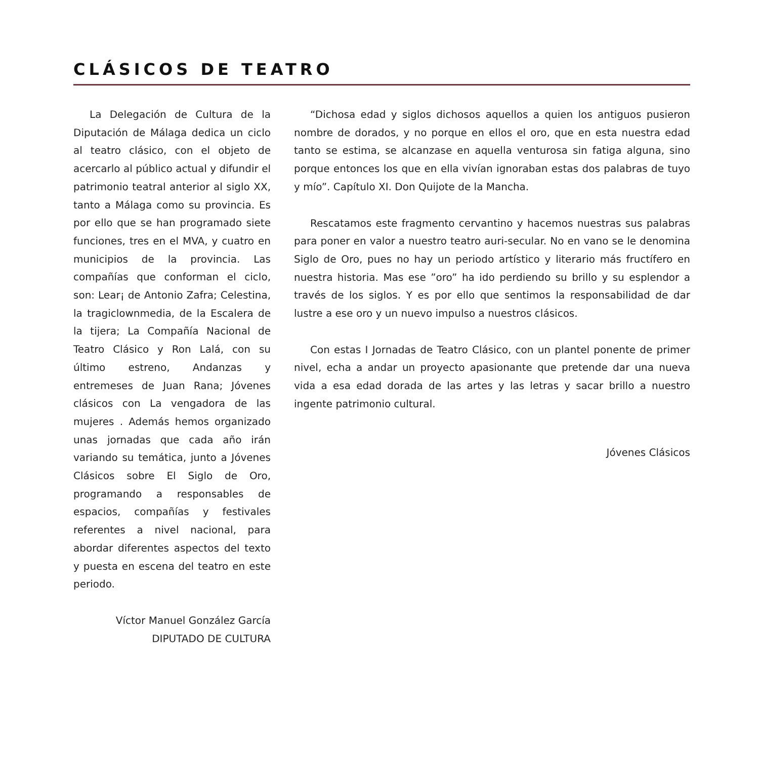CLÁSICOS DE TEATRO
La Delegación de Cultura de la Diputación de Málaga dedica un ciclo al teatro clásico, con el objeto de acercarlo al público actual y difundir el patrimonio teatral anterior al siglo XX, tanto a Málaga como su provincia. Es por ello que se han programado siete funciones, tres en el MVA, y cuatro en municipios de la provincia. Las compañías que conforman el ciclo, son: Lear¡ de Antonio Zafra; Celestina, la tragiclownmedia, de la Escalera de la tijera; La Compañía Nacional de Teatro Clásico y Ron Lalá, con su último estreno, Andanzas y entremeses de Juan Rana; Jóvenes clásicos con La vengadora de las mujeres . Además hemos organizado unas jornadas que cada año irán variando su temática, junto a Jóvenes Clásicos sobre El Siglo de Oro, programando a responsables de espacios, compañías y festivales referentes a nivel nacional, para abordar diferentes aspectos del texto y puesta en escena del teatro en este periodo.
Víctor Manuel González García
DIPUTADO DE CULTURA
“Dichosa edad y siglos dichosos aquellos a quien los antiguos pusieron nombre de dorados, y no porque en ellos el oro, que en esta nuestra edad tanto se estima, se alcanzase en aquella venturosa sin fatiga alguna, sino porque entonces los que en ella vivían ignoraban estas dos palabras de tuyo y mío”. Capítulo XI. Don Quijote de la Mancha.
Rescatamos este fragmento cervantino y hacemos nuestras sus palabras para poner en valor a nuestro teatro auri-secular. No en vano se le denomina Siglo de Oro, pues no hay un periodo artístico y literario más fructífero en nuestra historia. Mas ese ”oro” ha ido perdiendo su brillo y su esplendor a través de los siglos. Y es por ello que sentimos la responsabilidad de dar lustre a ese oro y un nuevo impulso a nuestros clásicos.
Con estas I Jornadas de Teatro Clásico, con un plantel ponente de primer nivel, echa a andar un proyecto apasionante que pretende dar una nueva vida a esa edad dorada de las artes y las letras y sacar brillo a nuestro ingente patrimonio cultural.
Jóvenes Clásicos